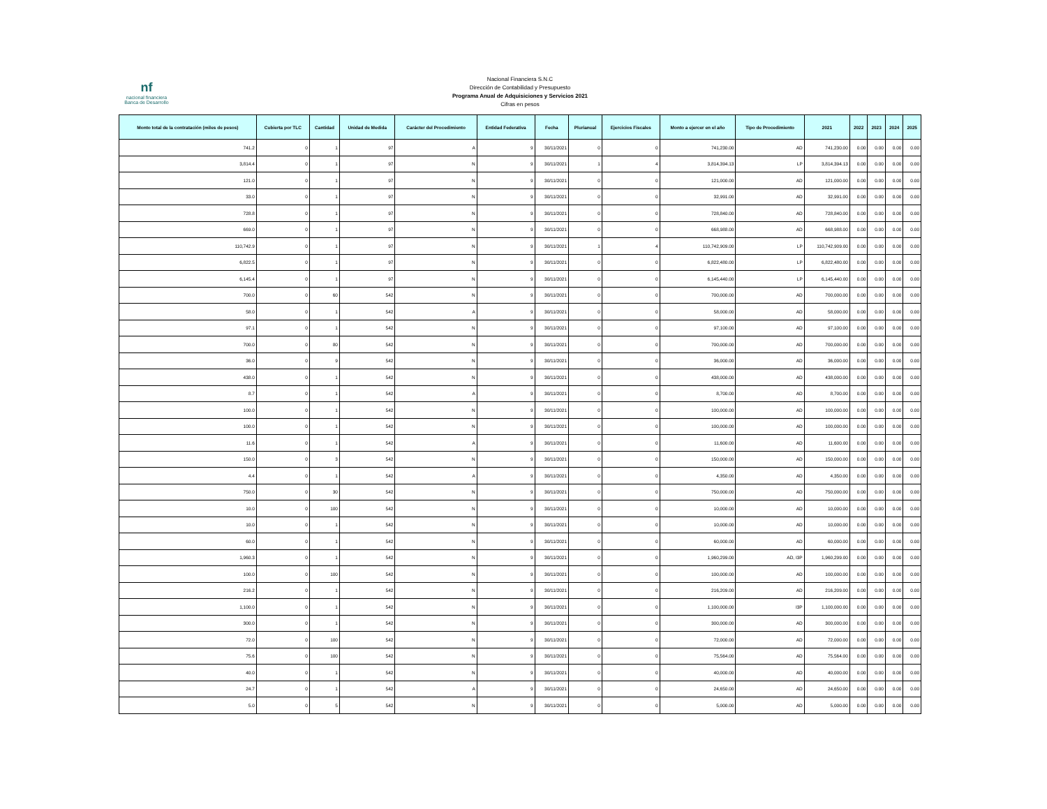nf
nacional financiera
Banca de Desarrollo
Nacional Financiera S.N.C
Dirección de Contabilidad y Presupuesto
Programa Anual de Adquisiciones y Servicios 2021
Cifras en pesos
| Monto total de la contratación (miles de pesos) | Cubierta por TLC | Cantidad | Unidad de Medida | Carácter del Procedimiento | Entidad Federativa | Fecha | Plurianual | Ejercicios Fiscales | Monto a ejercer en el año | Tipo de Procedimiento | 2021 | 2022 | 2023 | 2024 | 2025 |
| --- | --- | --- | --- | --- | --- | --- | --- | --- | --- | --- | --- | --- | --- | --- | --- |
| 741.2 | 0 | 1 | 97 | A | 9 | 30/11/2021 | 0 | 0 | 741,230.00 | AD | 741,230.00 | 0.00 | 0.00 | 0.00 | 0.00 |
| 3,814.4 | 0 | 1 | 97 | N | 9 | 30/11/2021 | 1 | 4 | 3,814,394.13 | LP | 3,814,394.13 | 0.00 | 0.00 | 0.00 | 0.00 |
| 121.0 | 0 | 1 | 97 | N | 9 | 30/11/2021 | 0 | 0 | 121,000.00 | AD | 121,000.00 | 0.00 | 0.00 | 0.00 | 0.00 |
| 33.0 | 0 | 1 | 97 | N | 9 | 30/11/2021 | 0 | 0 | 32,991.00 | AD | 32,991.00 | 0.00 | 0.00 | 0.00 | 0.00 |
| 728.8 | 0 | 1 | 97 | N | 9 | 30/11/2021 | 0 | 0 | 728,840.00 | AD | 728,840.00 | 0.00 | 0.00 | 0.00 | 0.00 |
| 669.0 | 0 | 1 | 97 | N | 9 | 30/11/2021 | 0 | 0 | 668,988.00 | AD | 668,988.00 | 0.00 | 0.00 | 0.00 | 0.00 |
| 110,742.9 | 0 | 1 | 97 | N | 9 | 30/11/2021 | 1 | 4 | 110,742,909.00 | LP | 110,742,909.00 | 0.00 | 0.00 | 0.00 | 0.00 |
| 6,822.5 | 0 | 1 | 97 | N | 9 | 30/11/2021 | 0 | 0 | 6,822,480.00 | LP | 6,822,480.00 | 0.00 | 0.00 | 0.00 | 0.00 |
| 6,145.4 | 0 | 1 | 97 | N | 9 | 30/11/2021 | 0 | 0 | 6,145,440.00 | LP | 6,145,440.00 | 0.00 | 0.00 | 0.00 | 0.00 |
| 700.0 | 0 | 60 | 542 | N | 9 | 30/11/2021 | 0 | 0 | 700,000.00 | AD | 700,000.00 | 0.00 | 0.00 | 0.00 | 0.00 |
| 58.0 | 0 | 1 | 542 | A | 9 | 30/11/2021 | 0 | 0 | 58,000.00 | AD | 58,000.00 | 0.00 | 0.00 | 0.00 | 0.00 |
| 97.1 | 0 | 1 | 542 | N | 9 | 30/11/2021 | 0 | 0 | 97,100.00 | AD | 97,100.00 | 0.00 | 0.00 | 0.00 | 0.00 |
| 700.0 | 0 | 80 | 542 | N | 9 | 30/11/2021 | 0 | 0 | 700,000.00 | AD | 700,000.00 | 0.00 | 0.00 | 0.00 | 0.00 |
| 36.0 | 0 | 9 | 542 | N | 9 | 30/11/2021 | 0 | 0 | 36,000.00 | AD | 36,000.00 | 0.00 | 0.00 | 0.00 | 0.00 |
| 438.0 | 0 | 1 | 542 | N | 9 | 30/11/2021 | 0 | 0 | 438,000.00 | AD | 438,000.00 | 0.00 | 0.00 | 0.00 | 0.00 |
| 8.7 | 0 | 1 | 542 | A | 9 | 30/11/2021 | 0 | 0 | 8,700.00 | AD | 8,700.00 | 0.00 | 0.00 | 0.00 | 0.00 |
| 100.0 | 0 | 1 | 542 | N | 9 | 30/11/2021 | 0 | 0 | 100,000.00 | AD | 100,000.00 | 0.00 | 0.00 | 0.00 | 0.00 |
| 100.0 | 0 | 1 | 542 | N | 9 | 30/11/2021 | 0 | 0 | 100,000.00 | AD | 100,000.00 | 0.00 | 0.00 | 0.00 | 0.00 |
| 11.6 | 0 | 1 | 542 | A | 9 | 30/11/2021 | 0 | 0 | 11,600.00 | AD | 11,600.00 | 0.00 | 0.00 | 0.00 | 0.00 |
| 150.0 | 0 | 3 | 542 | N | 9 | 30/11/2021 | 0 | 0 | 150,000.00 | AD | 150,000.00 | 0.00 | 0.00 | 0.00 | 0.00 |
| 4.4 | 0 | 1 | 542 | A | 9 | 30/11/2021 | 0 | 0 | 4,350.00 | AD | 4,350.00 | 0.00 | 0.00 | 0.00 | 0.00 |
| 750.0 | 0 | 30 | 542 | N | 9 | 30/11/2021 | 0 | 0 | 750,000.00 | AD | 750,000.00 | 0.00 | 0.00 | 0.00 | 0.00 |
| 10.0 | 0 | 100 | 542 | N | 9 | 30/11/2021 | 0 | 0 | 10,000.00 | AD | 10,000.00 | 0.00 | 0.00 | 0.00 | 0.00 |
| 10.0 | 0 | 1 | 542 | N | 9 | 30/11/2021 | 0 | 0 | 10,000.00 | AD | 10,000.00 | 0.00 | 0.00 | 0.00 | 0.00 |
| 60.0 | 0 | 1 | 542 | N | 9 | 30/11/2021 | 0 | 0 | 60,000.00 | AD | 60,000.00 | 0.00 | 0.00 | 0.00 | 0.00 |
| 1,960.3 | 0 | 1 | 542 | N | 9 | 30/11/2021 | 0 | 0 | 1,960,299.00 | AD, I3P | 1,960,299.00 | 0.00 | 0.00 | 0.00 | 0.00 |
| 100.0 | 0 | 100 | 542 | N | 9 | 30/11/2021 | 0 | 0 | 100,000.00 | AD | 100,000.00 | 0.00 | 0.00 | 0.00 | 0.00 |
| 216.2 | 0 | 1 | 542 | N | 9 | 30/11/2021 | 0 | 0 | 216,209.00 | AD | 216,209.00 | 0.00 | 0.00 | 0.00 | 0.00 |
| 1,100.0 | 0 | 1 | 542 | N | 9 | 30/11/2021 | 0 | 0 | 1,100,000.00 | I3P | 1,100,000.00 | 0.00 | 0.00 | 0.00 | 0.00 |
| 300.0 | 0 | 1 | 542 | N | 9 | 30/11/2021 | 0 | 0 | 300,000.00 | AD | 300,000.00 | 0.00 | 0.00 | 0.00 | 0.00 |
| 72.0 | 0 | 100 | 542 | N | 9 | 30/11/2021 | 0 | 0 | 72,000.00 | AD | 72,000.00 | 0.00 | 0.00 | 0.00 | 0.00 |
| 75.6 | 0 | 100 | 542 | N | 9 | 30/11/2021 | 0 | 0 | 75,564.00 | AD | 75,564.00 | 0.00 | 0.00 | 0.00 | 0.00 |
| 40.0 | 0 | 1 | 542 | N | 9 | 30/11/2021 | 0 | 0 | 40,000.00 | AD | 40,000.00 | 0.00 | 0.00 | 0.00 | 0.00 |
| 24.7 | 0 | 1 | 542 | A | 9 | 30/11/2021 | 0 | 0 | 24,650.00 | AD | 24,650.00 | 0.00 | 0.00 | 0.00 | 0.00 |
| 5.0 | 0 | 5 | 542 | N | 9 | 30/11/2021 | 0 | 0 | 5,000.00 | AD | 5,000.00 | 0.00 | 0.00 | 0.00 | 0.00 |